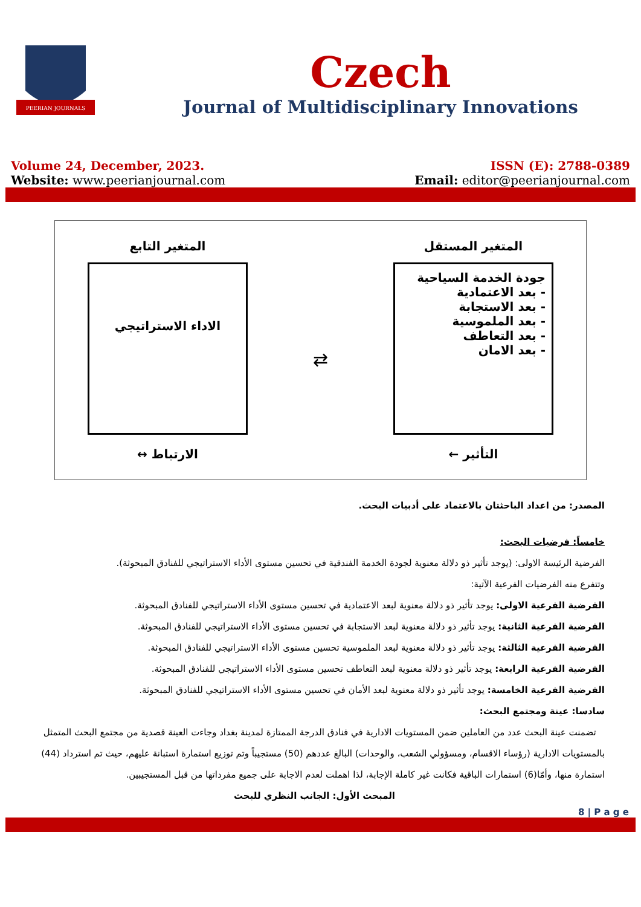PEERIAN JOURNALS
Czech
Journal of Multidisciplinary Innovations
Volume 24, December, 2023.
Website: www.peerianjournal.com
ISSN (E): 2788-0389
Email: editor@peerianjournal.com
المتغير المستقل
جودة الخدمة السياحية
- بعد الاعتمادية
- بعد الاستجابة
- بعد الملموسية
- بعد التعاطف
- بعد الامان
التأثير ←
⇄
المتغير التابع
الاداء الاستراتيجي
الارتباط ↔
المصدر: من اعداد الباحثتان بالاعتماد على أدبيات البحث.
خامساً: فرضيات البحث:
الفرضية الرئيسة الاولى: (يوجد تأثير ذو دلالة معنوية لجودة الخدمة الفندقية في تحسين مستوى الأداء الاستراتيجي للفنادق المبحوثة).
وتتفرع منه الفرضيات الفرعية الآتية:
الفرضية الفرعية الاولى: يوجد تأثير ذو دلالة معنوية لبعد الاعتمادية في تحسين مستوى الأداء الاستراتيجي للفنادق المبحوثة.
الفرضية الفرعية الثانية: يوجد تأثير ذو دلالة معنوية لبعد الاستجابة في تحسين مستوى الأداء الاستراتيجي للفنادق المبحوثة.
الفرضية الفرعية الثالثة: يوجد تأثير ذو دلالة معنوية لبعد الملموسية تحسين مستوى الأداء الاستراتيجي للفنادق المبحوثة.
الفرضية الفرعية الرابعة: يوجد تأثير ذو دلالة معنوية لبعد التعاطف تحسين مستوى الأداء الاستراتيجي للفنادق المبحوثة.
الفرضية الفرعية الخامسة: يوجد تأثير ذو دلالة معنوية لبعد الأمان في تحسين مستوى الأداء الاستراتيجي للفنادق المبحوثة.
سادسا: عينة ومجتمع البحث:
تضمنت عينة البحث عدد من العاملين ضمن المستويات الادارية في فنادق الدرجة الممتازة لمدينة بغداد وجاءت العينة قصدية من مجتمع البحث المتمثل بالمستويات الادارية (رؤساء الاقسام، ومسؤولي الشعب، والوحدات) البالغ عددهم (50) مستجيباً وتم توزيع استمارة استبانة عليهم، حيث تم استرداد (44) استمارة منها، وأمّا(6) استمارات الباقية فكانت غير كاملة الإجابة، لذا اهملت لعدم الاجابة على جميع مفرداتها من قبل المستجيبين.
المبحث الأول: الجانب النظري للبحث
8 | P a g e